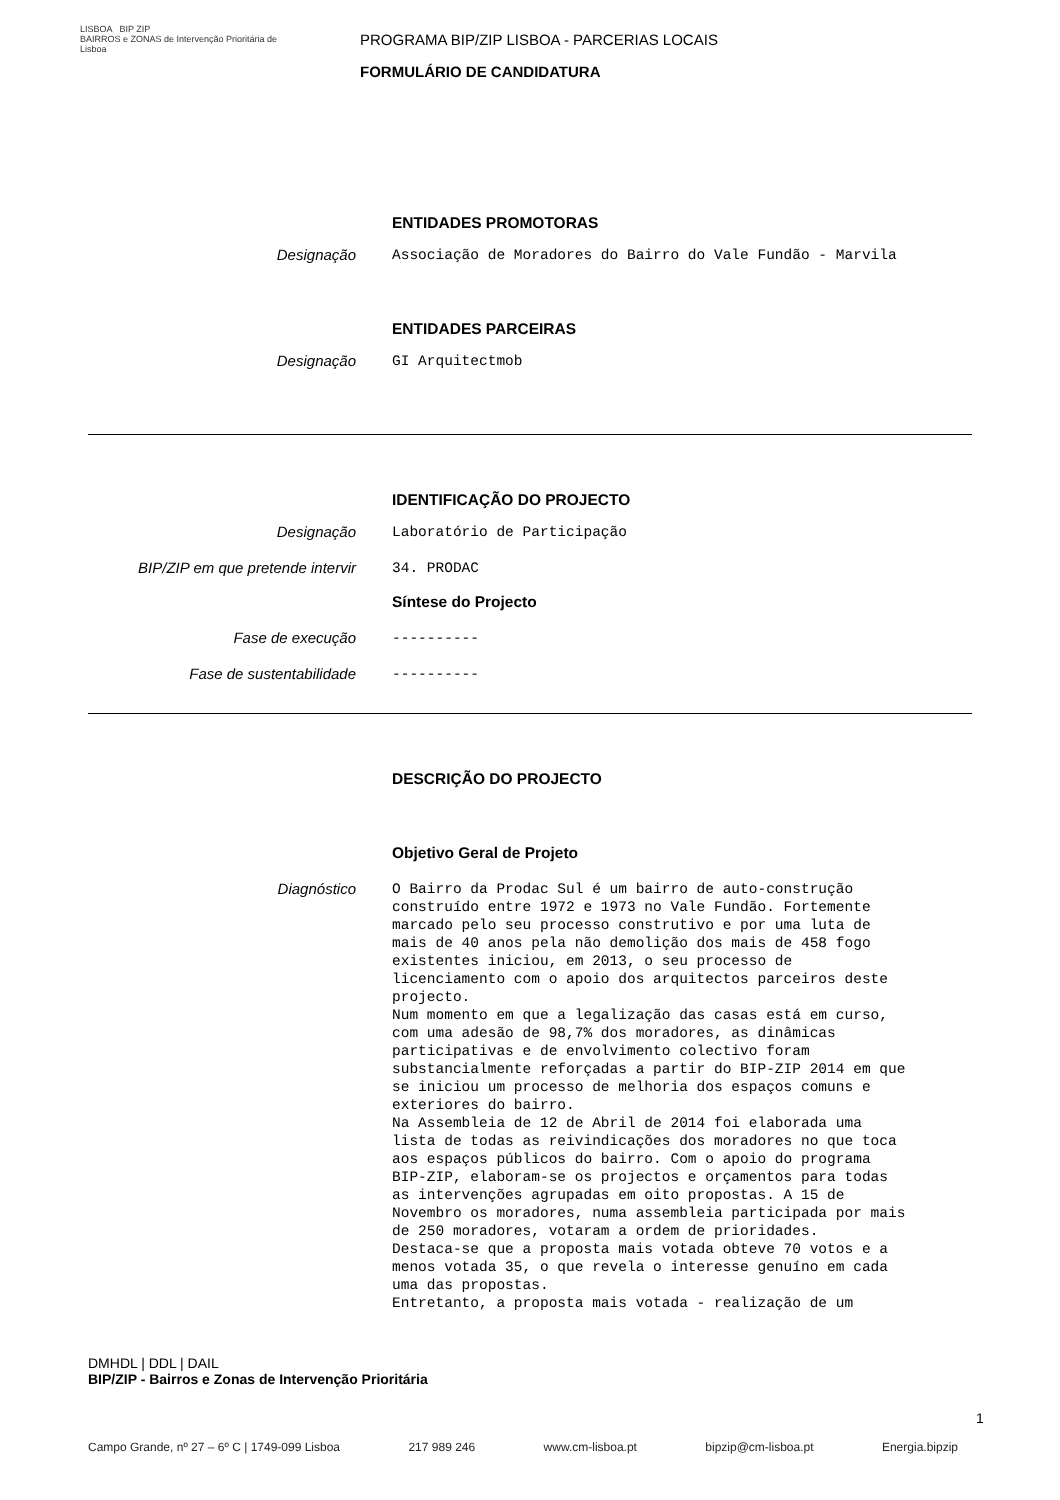LISBOA BIP ZIP
BAIRROS e ZONAS de Intervenção Prioritária de Lisboa
PROGRAMA BIP/ZIP LISBOA - PARCERIAS LOCAIS
FORMULÁRIO DE CANDIDATURA
ENTIDADES PROMOTORAS
Designação
Associação de Moradores do Bairro do Vale Fundão - Marvila
ENTIDADES PARCEIRAS
Designação
GI Arquitectmob
IDENTIFICAÇÃO DO PROJECTO
Designação
Laboratório de Participação
BIP/ZIP em que pretende intervir
34. PRODAC
Síntese do Projecto
Fase de execução
----------
Fase de sustentabilidade
----------
DESCRIÇÃO DO PROJECTO
Objetivo Geral de Projeto
Diagnóstico
O Bairro da Prodac Sul é um bairro de auto-construção construído entre 1972 e 1973 no Vale Fundão. Fortemente marcado pelo seu processo construtivo e por uma luta de mais de 40 anos pela não demolição dos mais de 458 fogo existentes iniciou, em 2013, o seu processo de licenciamento com o apoio dos arquitectos parceiros deste projecto. Num momento em que a legalização das casas está em curso, com uma adesão de 98,7% dos moradores, as dinâmicas participativas e de envolvimento colectivo foram substancialmente reforçadas a partir do BIP-ZIP 2014 em que se iniciou um processo de melhoria dos espaços comuns e exteriores do bairro. Na Assembleia de 12 de Abril de 2014 foi elaborada uma lista de todas as reivindicações dos moradores no que toca aos espaços públicos do bairro. Com o apoio do programa BIP-ZIP, elaboram-se os projectos e orçamentos para todas as intervenções agrupadas em oito propostas. A 15 de Novembro os moradores, numa assembleia participada por mais de 250 moradores, votaram a ordem de prioridades. Destaca-se que a proposta mais votada obteve 70 votos e a menos votada 35, o que revela o interesse genuíno em cada uma das propostas. Entretanto, a proposta mais votada - realização de um
DMHDL | DDL | DAIL
BIP/ZIP - Bairros e Zonas de Intervenção Prioritária
1
Campo Grande, nº 27 – 6º C | 1749-099 Lisboa 217 989 246 www.cm-lisboa.pt bipzip@cm-lisboa.pt Energia.bipzip